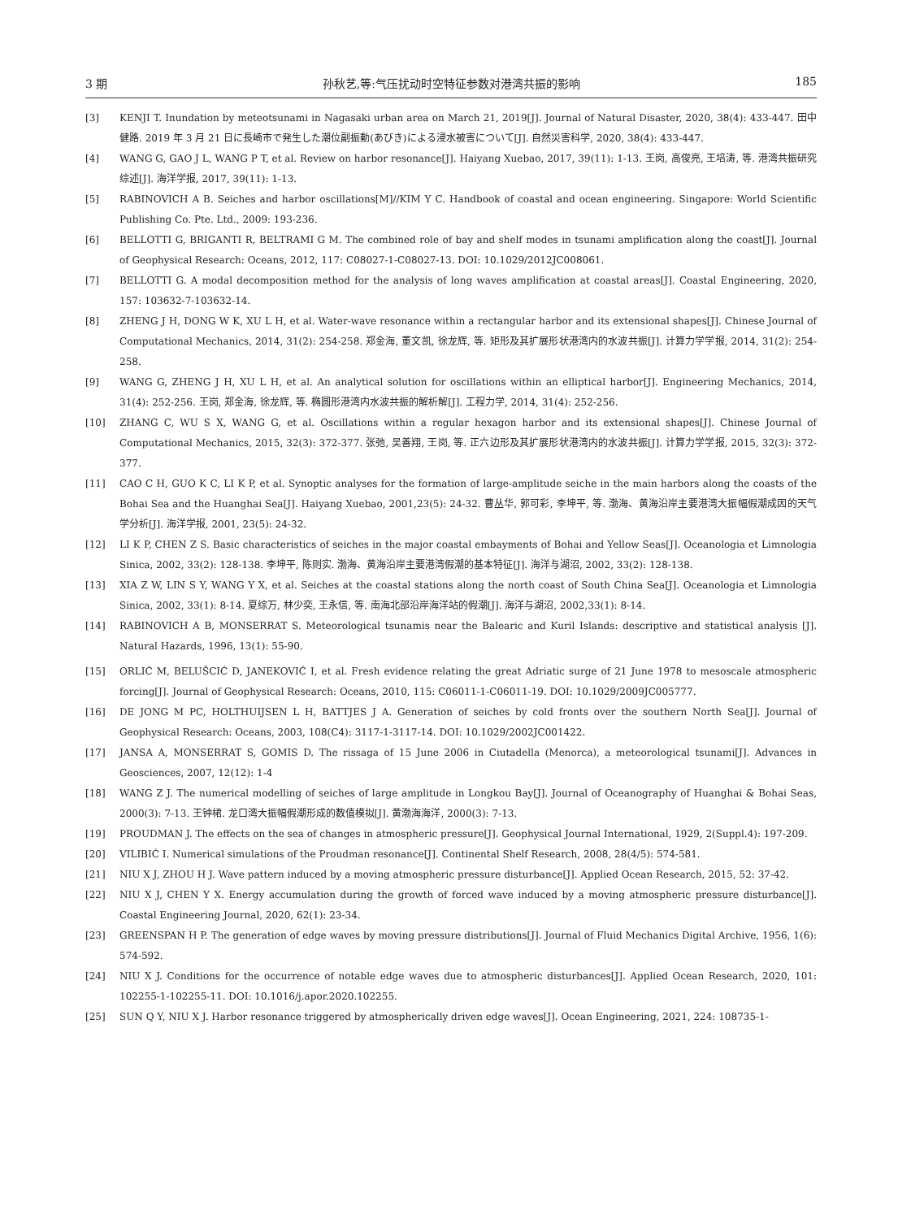3 期 孙秋艺,等:气压扰动时空特征参数对港湾共振的影响 185
[3] KENJI T. Inundation by meteotsunami in Nagasaki urban area on March 21, 2019[J]. Journal of Natural Disaster, 2020, 38(4): 433-447. 田中健路. 2019 年 3 月 21 日に長崎市で発生した潮位副振動(あびき)による浸水被害について[J]. 自然災害科学, 2020, 38(4): 433-447.
[4] WANG G, GAO J L, WANG P T, et al. Review on harbor resonance[J]. Haiyang Xuebao, 2017, 39(11): 1-13. 王岗, 高俊亮, 王培涛, 等. 港湾共振研究综述[J]. 海洋学报, 2017, 39(11): 1-13.
[5] RABINOVICH A B. Seiches and harbor oscillations[M]//KIM Y C. Handbook of coastal and ocean engineering. Singapore: World Scientific Publishing Co. Pte. Ltd., 2009: 193-236.
[6] BELLOTTI G, BRIGANTI R, BELTRAMI G M. The combined role of bay and shelf modes in tsunami amplification along the coast[J]. Journal of Geophysical Research: Oceans, 2012, 117: C08027-1-C08027-13. DOI: 10.1029/2012JC008061.
[7] BELLOTTI G. A modal decomposition method for the analysis of long waves amplification at coastal areas[J]. Coastal Engineering, 2020, 157: 103632-7-103632-14.
[8] ZHENG J H, DONG W K, XU L H, et al. Water-wave resonance within a rectangular harbor and its extensional shapes[J]. Chinese Journal of Computational Mechanics, 2014, 31(2): 254-258. 郑金海, 董文凯, 徐龙辉, 等. 矩形及其扩展形状港湾内的水波共振[J]. 计算力学学报, 2014, 31(2): 254-258.
[9] WANG G, ZHENG J H, XU L H, et al. An analytical solution for oscillations within an elliptical harbor[J]. Engineering Mechanics, 2014, 31(4): 252-256. 王岗, 郑金海, 徐龙辉, 等. 椭圆形港湾内水波共振的解析解[J]. 工程力学, 2014, 31(4): 252-256.
[10] ZHANG C, WU S X, WANG G, et al. Oscillations within a regular hexagon harbor and its extensional shapes[J]. Chinese Journal of Computational Mechanics, 2015, 32(3): 372-377. 张弛, 吴善翔, 王岗, 等. 正六边形及其扩展形状港湾内的水波共振[J]. 计算力学学报, 2015, 32(3): 372-377.
[11] CAO C H, GUO K C, LI K P, et al. Synoptic analyses for the formation of large-amplitude seiche in the main harbors along the coasts of the Bohai Sea and the Huanghai Sea[J]. Haiyang Xuebao, 2001,23(5): 24-32. 曹丛华, 郭可彩, 李坤平, 等. 渤海、黄海沿岸主要港湾大振幅假潮成因的天气学分析[J]. 海洋学报, 2001, 23(5): 24-32.
[12] LI K P, CHEN Z S. Basic characteristics of seiches in the major coastal embayments of Bohai and Yellow Seas[J]. Oceanologia et Limnologia Sinica, 2002, 33(2): 128-138. 李坤平, 陈则实. 渤海、黄海沿岸主要港湾假潮的基本特征[J]. 海洋与湖沼, 2002, 33(2): 128-138.
[13] XIA Z W, LIN S Y, WANG Y X, et al. Seiches at the coastal stations along the north coast of South China Sea[J]. Oceanologia et Limnologia Sinica, 2002, 33(1): 8-14. 夏综万, 林少奕, 王永信, 等. 南海北部沿岸海洋站的假潮[J]. 海洋与湖沼, 2002,33(1): 8-14.
[14] RABINOVICH A B, MONSERRAT S. Meteorological tsunamis near the Balearic and Kuril Islands: descriptive and statistical analysis [J]. Natural Hazards, 1996, 13(1): 55-90.
[15] ORLIĆ M, BELUŠCIĆ D, JANEKOVIĆ I, et al. Fresh evidence relating the great Adriatic surge of 21 June 1978 to mesoscale atmospheric forcing[J]. Journal of Geophysical Research: Oceans, 2010, 115: C06011-1-C06011-19. DOI: 10.1029/2009JC005777.
[16] DE JONG M PC, HOLTHUIJSEN L H, BATTJES J A. Generation of seiches by cold fronts over the southern North Sea[J]. Journal of Geophysical Research: Oceans, 2003, 108(C4): 3117-1-3117-14. DOI: 10.1029/2002JC001422.
[17] JANSA A, MONSERRAT S, GOMIS D. The rissaga of 15 June 2006 in Ciutadella (Menorca), a meteorological tsunami[J]. Advances in Geosciences, 2007, 12(12): 1-4
[18] WANG Z J. The numerical modelling of seiches of large amplitude in Longkou Bay[J]. Journal of Oceanography of Huanghai & Bohai Seas, 2000(3): 7-13. 王钟桾. 龙口湾大振幅假潮形成的数值模拟[J]. 黄渤海海洋, 2000(3): 7-13.
[19] PROUDMAN J. The effects on the sea of changes in atmospheric pressure[J]. Geophysical Journal International, 1929, 2(Suppl.4): 197-209.
[20] VILIBIĆ I. Numerical simulations of the Proudman resonance[J]. Continental Shelf Research, 2008, 28(4/5): 574-581.
[21] NIU X J, ZHOU H J. Wave pattern induced by a moving atmospheric pressure disturbance[J]. Applied Ocean Research, 2015, 52: 37-42.
[22] NIU X J, CHEN Y X. Energy accumulation during the growth of forced wave induced by a moving atmospheric pressure disturbance[J]. Coastal Engineering Journal, 2020, 62(1): 23-34.
[23] GREENSPAN H P. The generation of edge waves by moving pressure distributions[J]. Journal of Fluid Mechanics Digital Archive, 1956, 1(6): 574-592.
[24] NIU X J. Conditions for the occurrence of notable edge waves due to atmospheric disturbances[J]. Applied Ocean Research, 2020, 101: 102255-1-102255-11. DOI: 10.1016/j.apor.2020.102255.
[25] SUN Q Y, NIU X J. Harbor resonance triggered by atmospherically driven edge waves[J]. Ocean Engineering, 2021, 224: 108735-1-